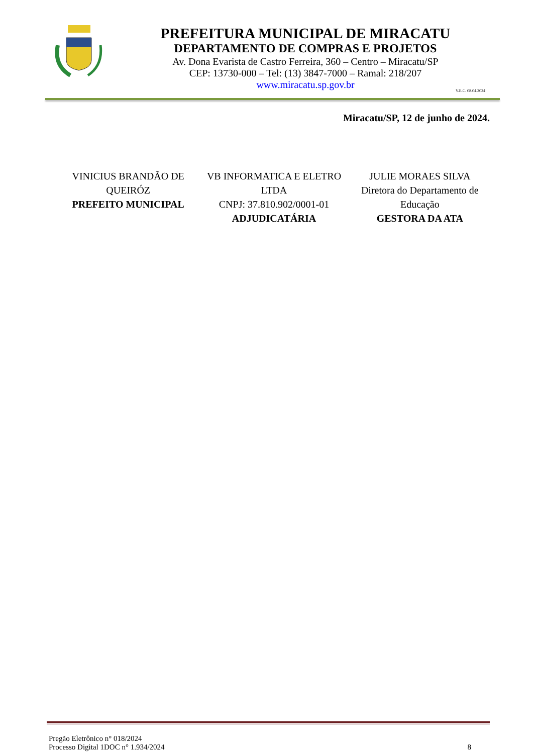PREFEITURA MUNICIPAL DE MIRACATU
DEPARTAMENTO DE COMPRAS E PROJETOS
Av. Dona Evarista de Castro Ferreira, 360 – Centro – Miracatu/SP
CEP: 13730-000 – Tel: (13) 3847-7000 – Ramal: 218/207
www.miracatu.sp.gov.br
V.E.C. 08.04.2024
Miracatu/SP, 12 de junho de 2024.
VINICIUS BRANDÃO DE QUEIRÓZ
PREFEITO MUNICIPAL
VB INFORMATICA E ELETRO LTDA
CNPJ: 37.810.902/0001-01
ADJUDICATÁRIA
JULIE MORAES SILVA
Diretora do Departamento de Educação
GESTORA DA ATA
Pregão Eletrônico n° 018/2024
Processo Digital 1DOC n° 1.934/2024
8